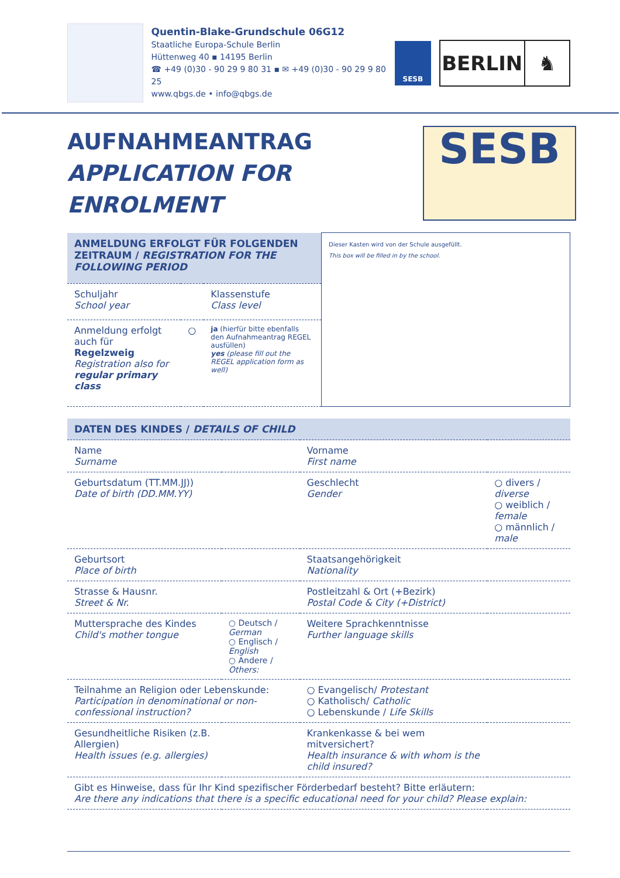Quentin-Blake-Grundschule 06G12
Staatliche Europa-Schule Berlin
Hüttenweg 40 ▪ 14195 Berlin
☎ +49 (0)30 - 90 29 9 80 31 ▪ ✉ +49 (0)30 - 90 29 9 80 25
www.qbgs.de • info@qbgs.de
SESB
BERLIN ♞
AUFNAHMEANTRAG
APPLICATION FOR ENROLMENT SESB
| ANMELDUNG ERFOLGT FÜR FOLGENDEN ZEITRAUM / REGISTRATION FOR THE FOLLOWING PERIOD | | | Dieser Kasten wird von der Schule ausgefüllt. This box will be filled in by the school. |
| Schuljahr School year | | Klassenstufe Class level | |
| Anmeldung erfolgt auch für Regelzweig Registration also for regular primary class | ○ | ja (hierfür bitte ebenfalls den Aufnahmeantrag REGEL ausfüllen) yes (please fill out the REGEL application form as well) | |
| DATEN DES KINDES / DETAILS OF CHILD | | | |
| Name Surname | | Vorname First name | |
| Geburtsdatum (TT.MM.JJ)) Date of birth (DD.MM.YY) | | Geschlecht Gender | ○ divers / diverse ○ weiblich / female ○ männlich / male |
| Geburtsort Place of birth | | Staatsangehörigkeit Nationality | |
| Strasse & Hausnr. Street & Nr. | | Postleitzahl & Ort (+Bezirk) Postal Code & City (+District) | |
| Muttersprache des Kindes Child's mother tongue | ○ Deutsch / German ○ Englisch / English ○ Andere / Others: | Weitere Sprachkenntnisse Further language skills | |
| Teilnahme an Religion oder Lebenskunde: Participation in denominational or non-confessional instruction? | | ○ Evangelisch/ Protestant ○ Katholisch/ Catholic ○ Lebenskunde / Life Skills | |
| Gesundheitliche Risiken (z.B. Allergien) Health issues (e.g. allergies) | | Krankenkasse & bei wem mitversichert? Health insurance & with whom is the child insured? | |
| Gibt es Hinweise, dass für Ihr Kind spezifischer Förderbedarf besteht? Bitte erläutern: Are there any indications that there is a specific educational need for your child? Please explain: | | | |